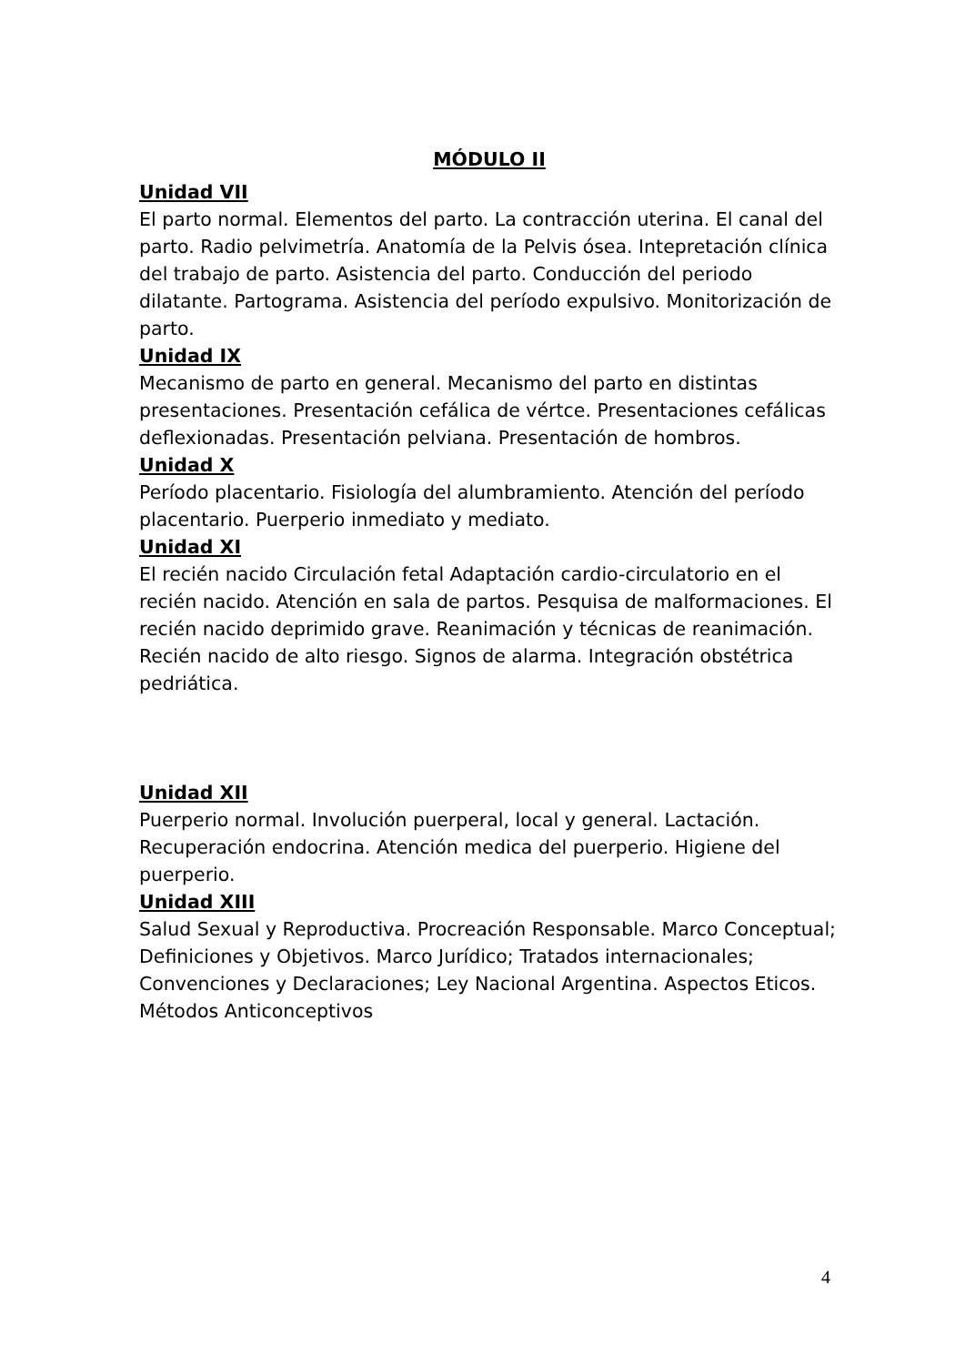MÓDULO II
Unidad VII
El parto normal. Elementos del parto. La contracción uterina. El canal del parto. Radio pelvimetría. Anatomía de la Pelvis ósea. Intepretación clínica del trabajo de parto. Asistencia del parto. Conducción del periodo dilatante. Partograma. Asistencia del período expulsivo. Monitorización de parto.
Unidad IX
Mecanismo de parto en general. Mecanismo del parto en distintas presentaciones. Presentación cefálica de vértce. Presentaciones cefálicas deflexionadas. Presentación pelviana. Presentación de hombros.
Unidad X
Período placentario. Fisiología del alumbramiento. Atención del período placentario. Puerperio inmediato y mediato.
Unidad XI
El recién nacido Circulación fetal Adaptación cardio-circulatorio en el recién nacido. Atención en sala de partos. Pesquisa de malformaciones. El recién nacido deprimido grave. Reanimación y técnicas de reanimación. Recién nacido de alto riesgo. Signos de alarma. Integración obstétrica pedriática.
Unidad XII
Puerperio normal. Involución puerperal, local y general. Lactación. Recuperación endocrina. Atención medica del puerperio. Higiene del puerperio.
Unidad XIII
Salud Sexual y Reproductiva. Procreación Responsable. Marco Conceptual; Definiciones y Objetivos. Marco Jurídico; Tratados internacionales; Convenciones y Declaraciones; Ley Nacional Argentina. Aspectos Eticos. Métodos Anticonceptivos
4